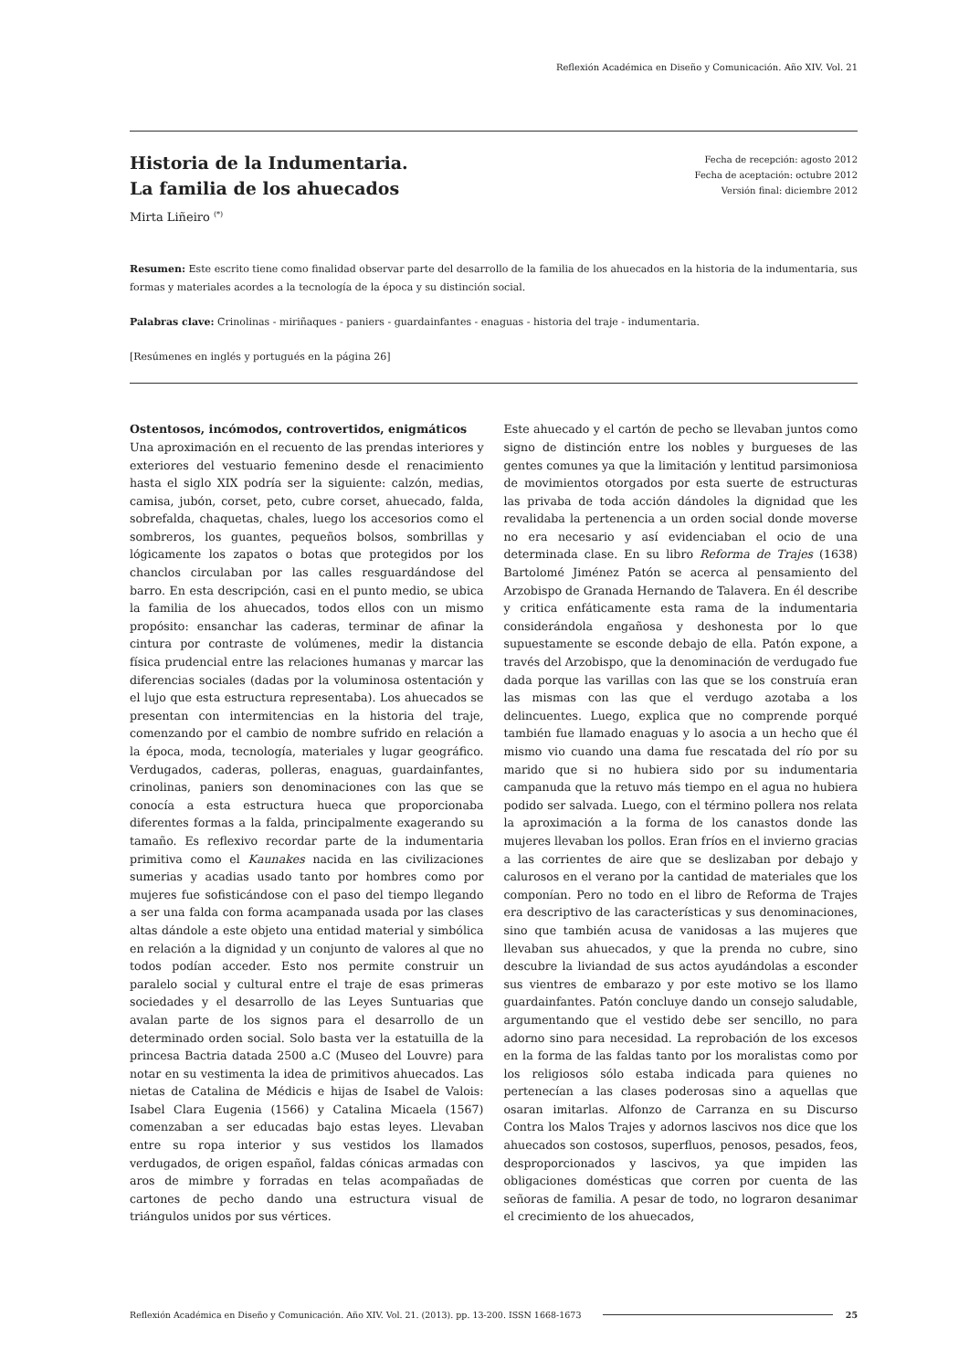Reflexión Académica en Diseño y Comunicación. Año XIV. Vol. 21
Historia de la Indumentaria.
La familia de los ahuecados
Mirta Liñeiro <sup>(*)</sup>
Fecha de recepción: agosto 2012
Fecha de aceptación: octubre 2012
Versión final: diciembre 2012
Resumen: Este escrito tiene como finalidad observar parte del desarrollo de la familia de los ahuecados en la historia de la indumentaria, sus formas y materiales acordes a la tecnología de la época y su distinción social.
Palabras clave: Crinolinas - miriñaques - paniers - guardainfantes - enaguas - historia del traje - indumentaria.
[Resúmenes en inglés y portugués en la página 26]
Ostentosos, incómodos, controvertidos, enigmáticos
Una aproximación en el recuento de las prendas interiores y exteriores del vestuario femenino desde el renacimiento hasta el siglo XIX podría ser la siguiente: calzón, medias, camisa, jubón, corset, peto, cubre corset, ahuecado, falda, sobrefalda, chaquetas, chales, luego los accesorios como el sombreros, los guantes, pequeños bolsos, sombrillas y lógicamente los zapatos o botas que protegidos por los chanclos circulaban por las calles resguardándose del barro. En esta descripción, casi en el punto medio, se ubica la familia de los ahuecados, todos ellos con un mismo propósito: ensanchar las caderas, terminar de afinar la cintura por contraste de volúmenes, medir la distancia física prudencial entre las relaciones humanas y marcar las diferencias sociales (dadas por la voluminosa ostentación y el lujo que esta estructura representaba). Los ahuecados se presentan con intermitencias en la historia del traje, comenzando por el cambio de nombre sufrido en relación a la época, moda, tecnología, materiales y lugar geográfico. Verdugados, caderas, polleras, enaguas, guardainfantes, crinolinas, paniers son denominaciones con las que se conocía a esta estructura hueca que proporcionaba diferentes formas a la falda, principalmente exagerando su tamaño. Es reflexivo recordar parte de la indumentaria primitiva como el Kaunakes nacida en las civilizaciones sumerias y acadias usado tanto por hombres como por mujeres fue sofisticándose con el paso del tiempo llegando a ser una falda con forma acampanada usada por las clases altas dándole a este objeto una entidad material y simbólica en relación a la dignidad y un conjunto de valores al que no todos podían acceder. Esto nos permite construir un paralelo social y cultural entre el traje de esas primeras sociedades y el desarrollo de las Leyes Suntuarias que avalan parte de los signos para el desarrollo de un determinado orden social. Solo basta ver la estatuilla de la princesa Bactria datada 2500 a.C (Museo del Louvre) para notar en su vestimenta la idea de primitivos ahuecados. Las nietas de Catalina de Médicis e hijas de Isabel de Valois: Isabel Clara Eugenia (1566) y Catalina Micaela (1567) comenzaban a ser educadas bajo estas leyes. Llevaban entre su ropa interior y sus vestidos los llamados verdugados, de origen español, faldas cónicas armadas con aros de mimbre y forradas en telas acompañadas de cartones de pecho dando una estructura visual de triángulos unidos por sus vértices.
Este ahuecado y el cartón de pecho se llevaban juntos como signo de distinción entre los nobles y burgueses de las gentes comunes ya que la limitación y lentitud parsimoniosa de movimientos otorgados por esta suerte de estructuras las privaba de toda acción dándoles la dignidad que les revalidaba la pertenencia a un orden social donde moverse no era necesario y así evidenciaban el ocio de una determinada clase. En su libro Reforma de Trajes (1638) Bartolomé Jiménez Patón se acerca al pensamiento del Arzobispo de Granada Hernando de Talavera. En él describe y critica enfáticamente esta rama de la indumentaria considerándola engañosa y deshonesta por lo que supuestamente se esconde debajo de ella. Patón expone, a través del Arzobispo, que la denominación de verdugado fue dada porque las varillas con las que se los construía eran las mismas con las que el verdugo azotaba a los delincuentes. Luego, explica que no comprende porqué también fue llamado enaguas y lo asocia a un hecho que él mismo vio cuando una dama fue rescatada del río por su marido que si no hubiera sido por su indumentaria campanuda que la retuvo más tiempo en el agua no hubiera podido ser salvada. Luego, con el término pollera nos relata la aproximación a la forma de los canastos donde las mujeres llevaban los pollos. Eran fríos en el invierno gracias a las corrientes de aire que se deslizaban por debajo y calurosos en el verano por la cantidad de materiales que los componían. Pero no todo en el libro de Reforma de Trajes era descriptivo de las características y sus denominaciones, sino que también acusa de vanidosas a las mujeres que llevaban sus ahuecados, y que la prenda no cubre, sino descubre la liviandad de sus actos ayudándolas a esconder sus vientres de embarazo y por este motivo se los llamo guardainfantes. Patón concluye dando un consejo saludable, argumentando que el vestido debe ser sencillo, no para adorno sino para necesidad. La reprobación de los excesos en la forma de las faldas tanto por los moralistas como por los religiosos sólo estaba indicada para quienes no pertenecían a las clases poderosas sino a aquellas que osaran imitarlas. Alfonzo de Carranza en su Discurso Contra los Malos Trajes y adornos lascivos nos dice que los ahuecados son costosos, superfluos, penosos, pesados, feos, desproporcionados y lascivos, ya que impiden las obligaciones domésticas que corren por cuenta de las señoras de familia. A pesar de todo, no lograron desanimar el crecimiento de los ahuecados,
Reflexión Académica en Diseño y Comunicación. Año XIV. Vol. 21. (2013). pp. 13-200. ISSN 1668-1673 25